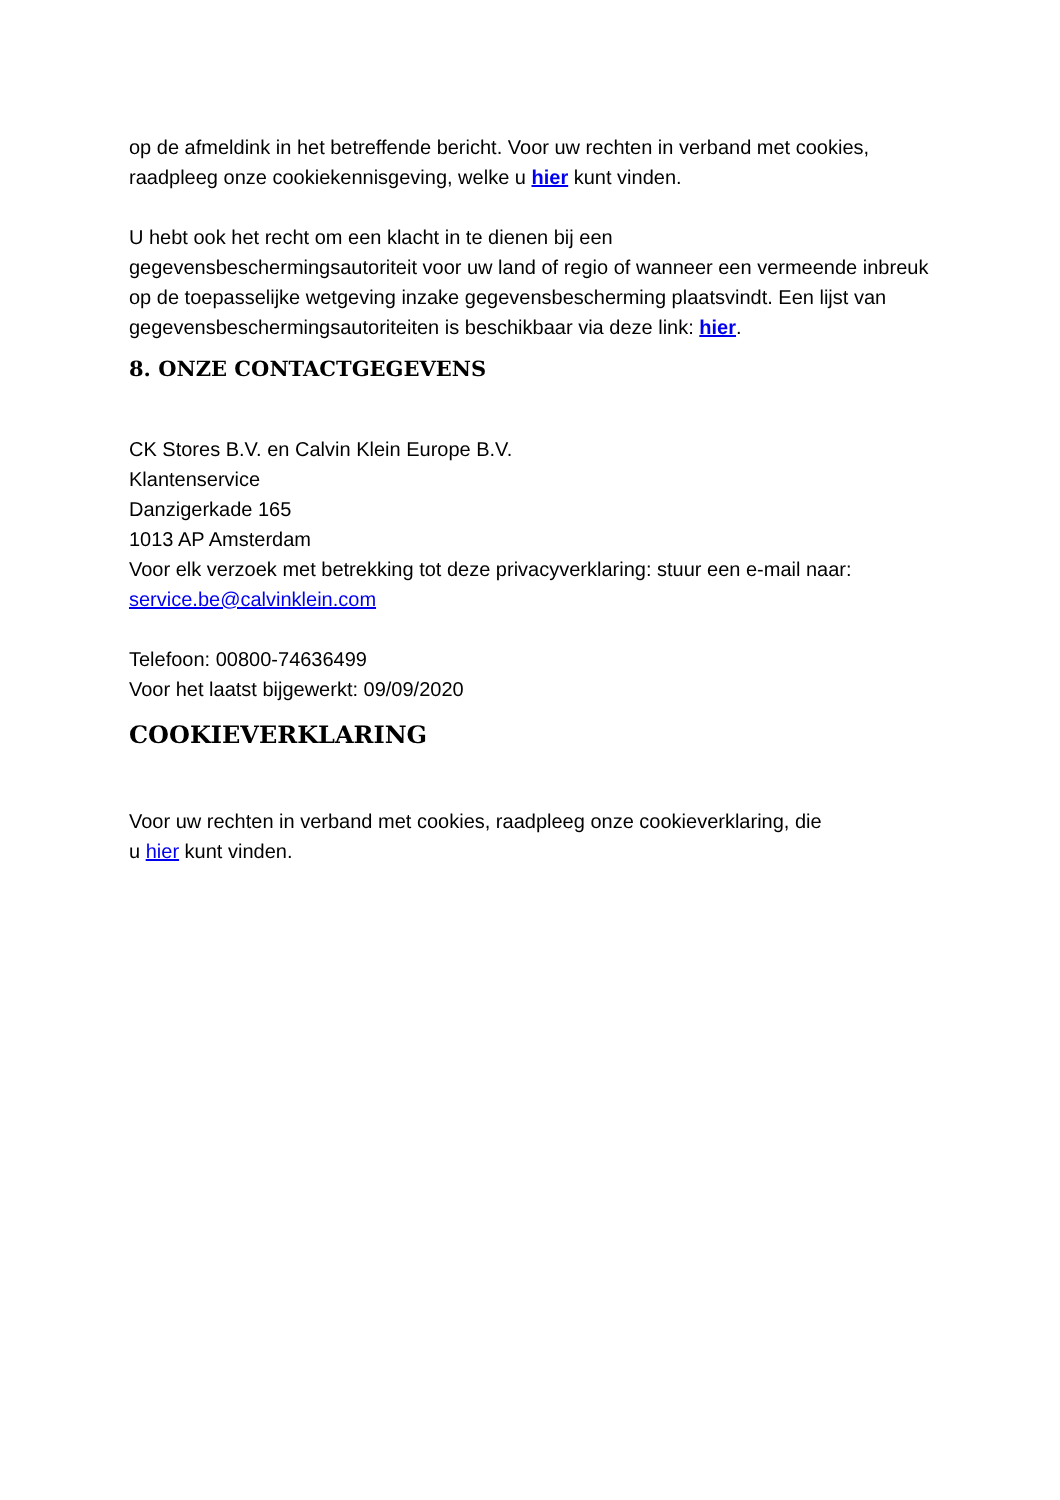op de afmeldink in het betreffende bericht. Voor uw rechten in verband met cookies, raadpleeg onze cookiekennisgeving, welke u hier kunt vinden.
U hebt ook het recht om een klacht in te dienen bij een
gegevensbeschermingsautoriteit voor uw land of regio of wanneer een vermeende inbreuk op de toepasselijke wetgeving inzake gegevensbescherming plaatsvindt. Een lijst van gegevensbeschermingsautoriteiten is beschikbaar via deze link: hier.
8. ONZE CONTACTGEGEVENS
CK Stores B.V. en Calvin Klein Europe B.V.
Klantenservice
Danzigerkade 165
1013 AP Amsterdam
Voor elk verzoek met betrekking tot deze privacyverklaring: stuur een e-mail naar: service.be@calvinklein.com
Telefoon: 00800-74636499
Voor het laatst bijgewerkt: 09/09/2020
COOKIEVERKLARING
Voor uw rechten in verband met cookies, raadpleeg onze cookieverklaring, die
u hier kunt vinden.